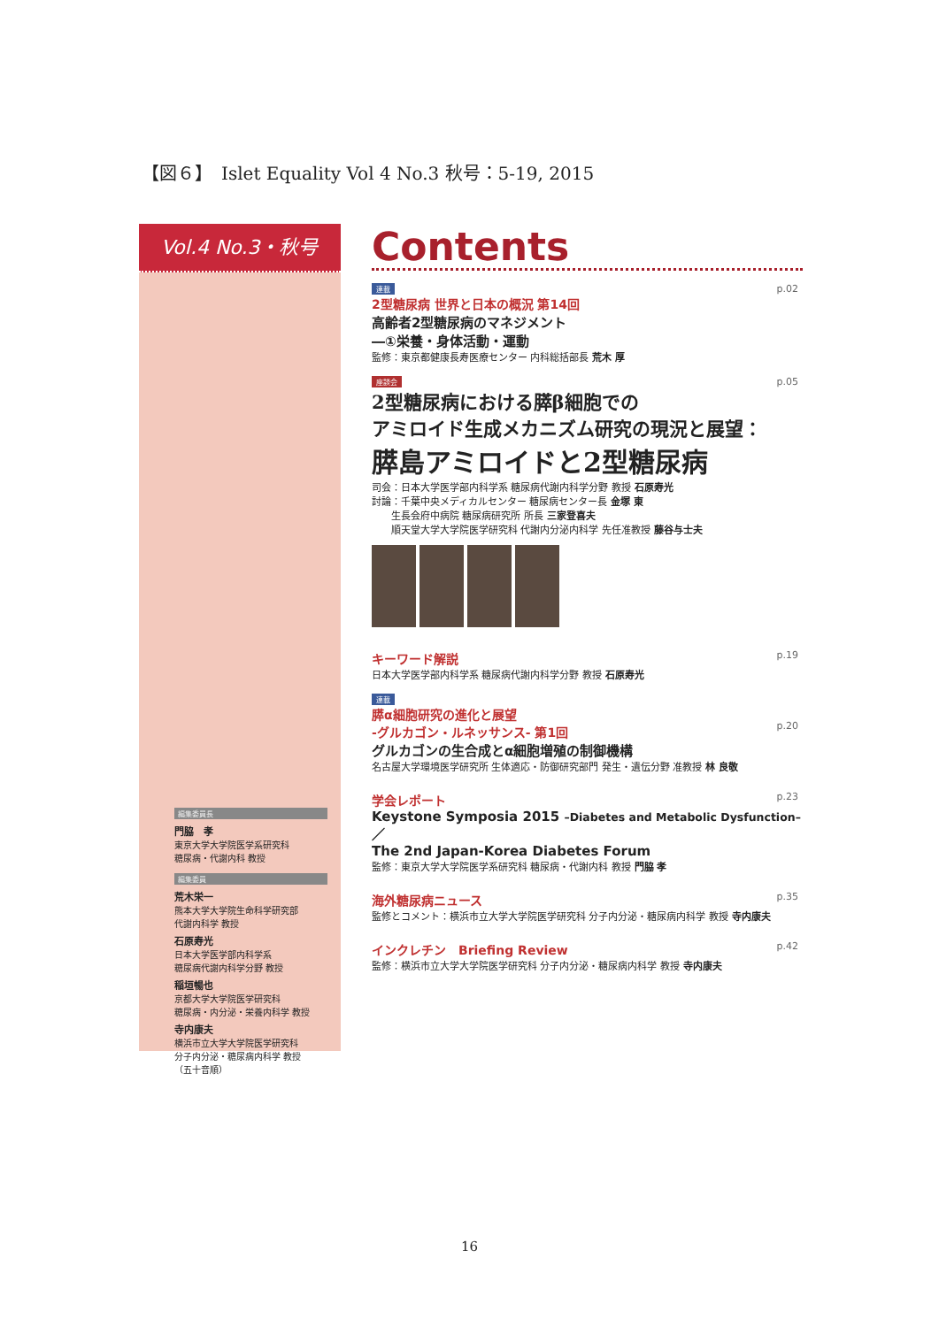【図６】　Islet Equality Vol 4 No.3 秋号：5-19, 2015
Vol.4 No.3・秋号
編集委員長
門脇　孝
東京大学大学院医学系研究科
糖尿病・代謝内科 教授
編集委員
荒木栄一
熊本大学大学院生命科学研究部
代謝内科学 教授
石原寿光
日本大学医学部内科学系
糖尿病代謝内科学分野 教授
稲垣暢也
京都大学大学院医学研究科
糖尿病・内分泌・栄養内科学 教授
寺内康夫
横浜市立大学大学院医学研究科
分子内分泌・糖尿病内科学 教授
（五十音順）
Contents
連載 p.02
2型糖尿病 世界と日本の概況 第14回
高齢者2型糖尿病のマネジメント
―①栄養・身体活動・運動
監修：東京都健康長寿医療センター 内科総括部長 荒木 厚
座談会 p.05
2型糖尿病における膵β細胞での
アミロイド生成メカニズム研究の現況と展望：
膵島アミロイドと2型糖尿病
司会：日本大学医学部内科学系 糖尿病代謝内科学分野 教授 石原寿光
討論：千葉中央メディカルセンター 糖尿病センター長 金塚 東
　　生長会府中病院 糖尿病研究所 所長 三家登喜夫
　　順天堂大学大学院医学研究科 代謝内分泌内科学 先任准教授 藤谷与士夫
p.19
キーワード解説
日本大学医学部内科学系 糖尿病代謝内科学分野 教授 石原寿光
連載
膵α細胞研究の進化と展望
-グルカゴン・ルネッサンス- 第1回
p.20
グルカゴンの生合成とα細胞増殖の制御機構
名古屋大学環境医学研究所 生体適応・防御研究部門 発生・遺伝分野 准教授 林 良敬
p.23
学会レポート
Keystone Symposia 2015 –Diabetes and Metabolic Dysfunction–／
The 2nd Japan-Korea Diabetes Forum
監修：東京大学大学院医学系研究科 糖尿病・代謝内科 教授 門脇 孝
p.35
海外糖尿病ニュース
監修とコメント：横浜市立大学大学院医学研究科 分子内分泌・糖尿病内科学 教授 寺内康夫
p.42
インクレチン　Briefing Review
監修：横浜市立大学大学院医学研究科 分子内分泌・糖尿病内科学 教授 寺内康夫
16